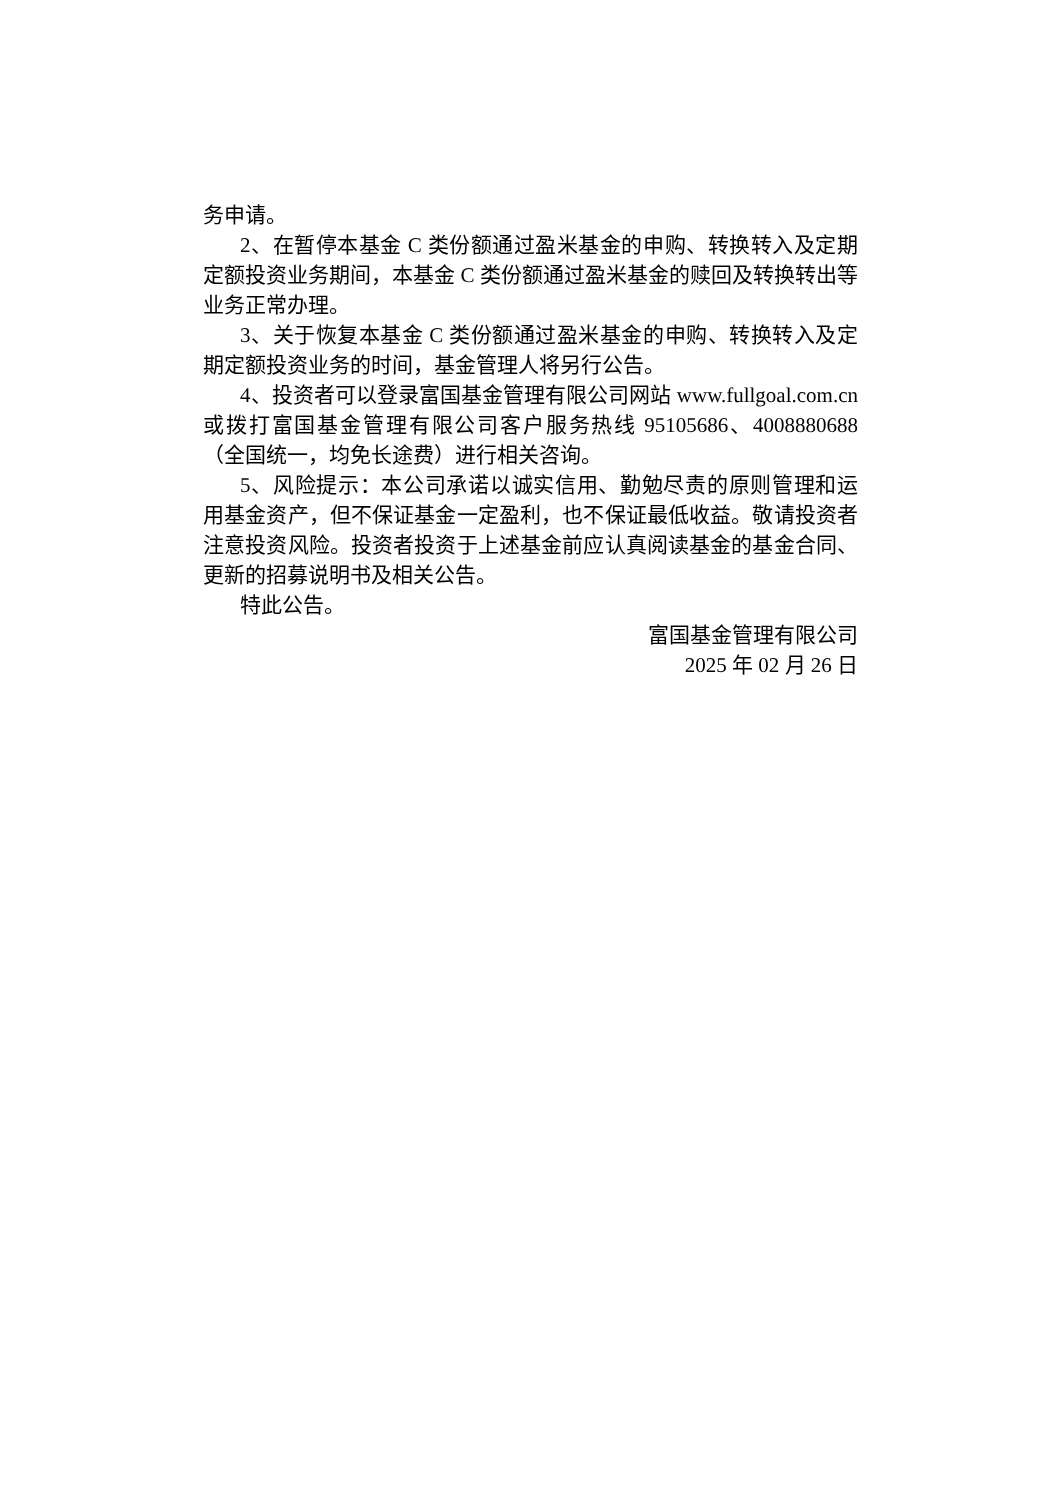务申请。
2、在暂停本基金 C 类份额通过盈米基金的申购、转换转入及定期定额投资业务期间，本基金 C 类份额通过盈米基金的赎回及转换转出等业务正常办理。
3、关于恢复本基金 C 类份额通过盈米基金的申购、转换转入及定期定额投资业务的时间，基金管理人将另行公告。
4、投资者可以登录富国基金管理有限公司网站 www.fullgoal.com.cn 或拨打富国基金管理有限公司客户服务热线 95105686、4008880688（全国统一，均免长途费）进行相关咨询。
5、风险提示：本公司承诺以诚实信用、勤勉尽责的原则管理和运用基金资产，但不保证基金一定盈利，也不保证最低收益。敬请投资者注意投资风险。投资者投资于上述基金前应认真阅读基金的基金合同、更新的招募说明书及相关公告。
特此公告。
富国基金管理有限公司
2025 年 02 月 26 日